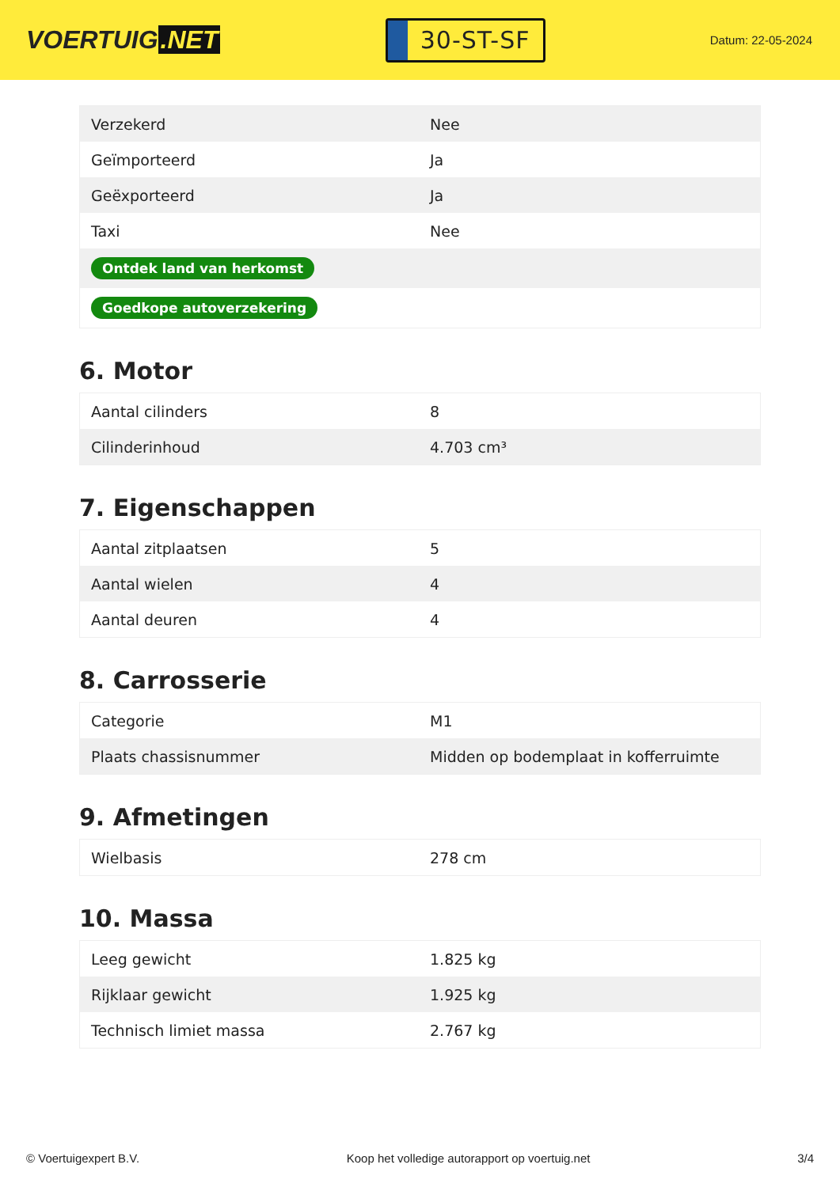VOERTUIG.NET
30-ST-SF
Datum: 22-05-2024
| Verzekerd | Nee |
| Geïmporteerd | Ja |
| Geëxporteerd | Ja |
| Taxi | Nee |
| Ontdek land van herkomst | |
| Goedkope autoverzekering | |
6. Motor
| Aantal cilinders | 8 |
| Cilinderinhoud | 4.703 cm³ |
7. Eigenschappen
| Aantal zitplaatsen | 5 |
| Aantal wielen | 4 |
| Aantal deuren | 4 |
8. Carrosserie
| Categorie | M1 |
| Plaats chassisnummer | Midden op bodemplaat in kofferruimte |
9. Afmetingen
| Wielbasis | 278 cm |
10. Massa
| Leeg gewicht | 1.825 kg |
| Rijklaar gewicht | 1.925 kg |
| Technisch limiet massa | 2.767 kg |
© Voertuigexpert B.V. Koop het volledige autorapport op voertuig.net 3/4